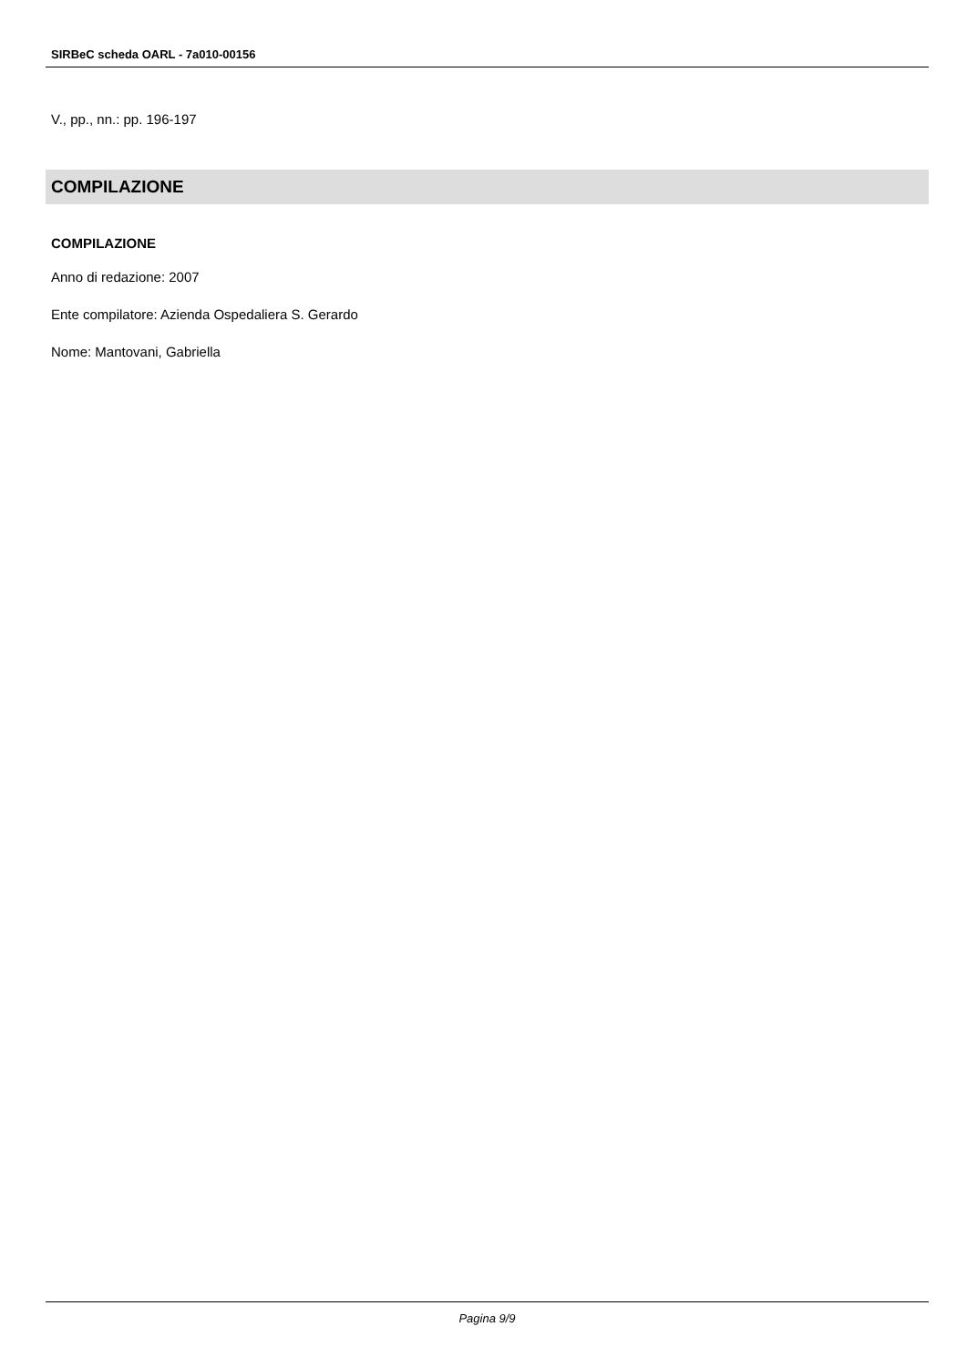SIRBeC scheda OARL - 7a010-00156
V., pp., nn.: pp. 196-197
COMPILAZIONE
COMPILAZIONE
Anno di redazione: 2007
Ente compilatore: Azienda Ospedaliera S. Gerardo
Nome: Mantovani, Gabriella
Pagina 9/9